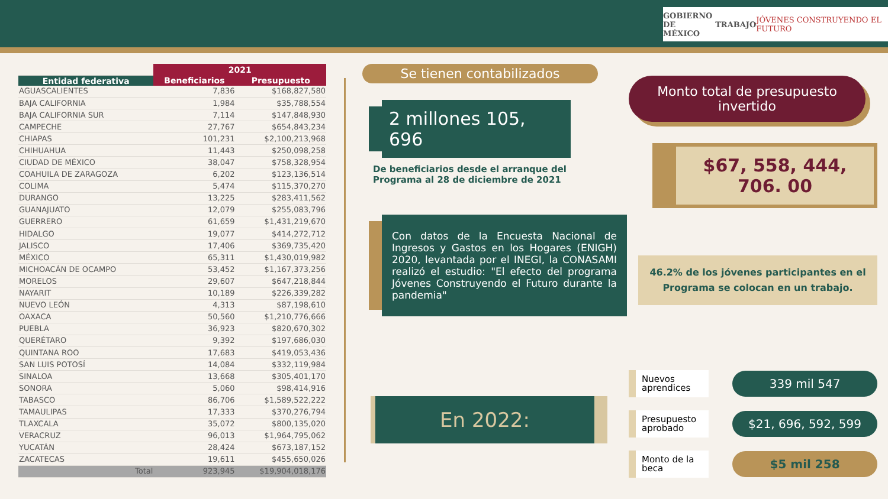GOBIERNO DE
MÉXICO TRABAJO JÓVENES CONSTRUYENDO EL FUTURO
| | 2021 | |
| Entidad federativa | Beneficiarios | Presupuesto |
| AGUASCALIENTES | 7,836 | $168,827,580 |
| BAJA CALIFORNIA | 1,984 | $35,788,554 |
| BAJA CALIFORNIA SUR | 7,114 | $147,848,930 |
| CAMPECHE | 27,767 | $654,843,234 |
| CHIAPAS | 101,231 | $2,100,213,968 |
| CHIHUAHUA | 11,443 | $250,098,258 |
| CIUDAD DE MÉXICO | 38,047 | $758,328,954 |
| COAHUILA DE ZARAGOZA | 6,202 | $123,136,514 |
| COLIMA | 5,474 | $115,370,270 |
| DURANGO | 13,225 | $283,411,562 |
| GUANAJUATO | 12,079 | $255,083,796 |
| GUERRERO | 61,659 | $1,431,219,670 |
| HIDALGO | 19,077 | $414,272,712 |
| JALISCO | 17,406 | $369,735,420 |
| MÉXICO | 65,311 | $1,430,019,982 |
| MICHOACÁN DE OCAMPO | 53,452 | $1,167,373,256 |
| MORELOS | 29,607 | $647,218,844 |
| NAYARIT | 10,189 | $226,339,282 |
| NUEVO LEÓN | 4,313 | $87,198,610 |
| OAXACA | 50,560 | $1,210,776,666 |
| PUEBLA | 36,923 | $820,670,302 |
| QUERÉTARO | 9,392 | $197,686,030 |
| QUINTANA ROO | 17,683 | $419,053,436 |
| SAN LUIS POTOSÍ | 14,084 | $332,119,984 |
| SINALOA | 13,668 | $305,401,170 |
| SONORA | 5,060 | $98,414,916 |
| TABASCO | 86,706 | $1,589,522,222 |
| TAMAULIPAS | 17,333 | $370,276,794 |
| TLAXCALA | 35,072 | $800,135,020 |
| VERACRUZ | 96,013 | $1,964,795,062 |
| YUCATÁN | 28,424 | $673,187,152 |
| ZACATECAS | 19,611 | $455,650,026 |
| Total | 923,945 | $19,904,018,176 |
Se tienen contabilizados
2 millones 105, 696
De beneficiarios desde el arranque del Programa al 28 de diciembre de 2021
Con datos de la Encuesta Nacional de Ingresos y Gastos en los Hogares (ENIGH) 2020, levantada por el INEGI, la CONASAMI realizó el estudio: "El efecto del programa Jóvenes Construyendo el Futuro durante la pandemia"
En 2022:
Monto total de presupuesto invertido
$67, 558, 444, 706. 00
46.2% de los jóvenes participantes en el Programa se colocan en un trabajo.
Nuevos aprendices
339 mil 547
Presupuesto aprobado
$21, 696, 592, 599
Monto de la beca
$5 mil 258